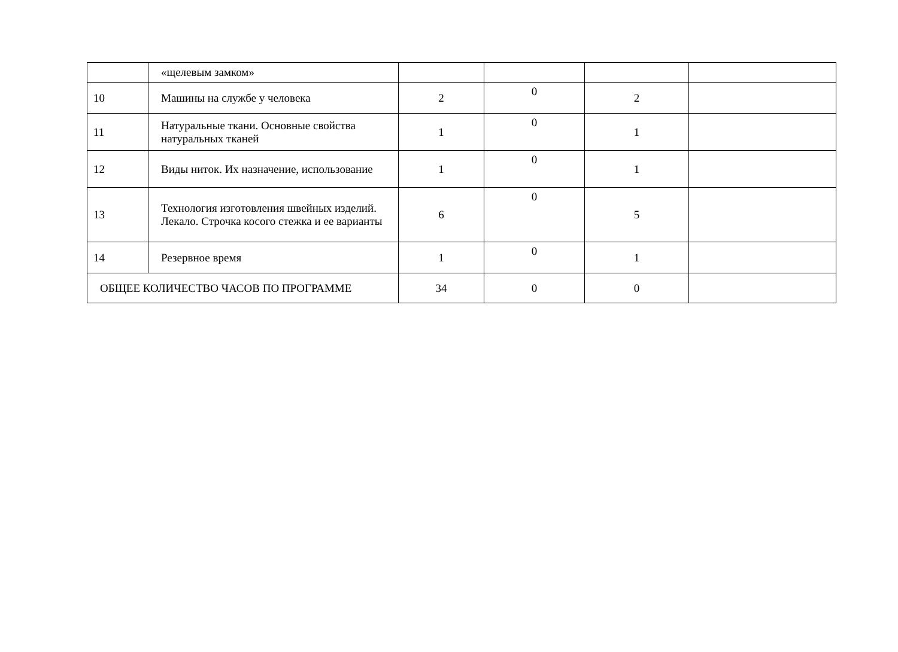| | «щелевым замком» | | | | |
| 10 | Машины на службе у человека | 2 | 0 | 2 | |
| 11 | Натуральные ткани. Основные свойства натуральных тканей | 1 | 0 | 1 | |
| 12 | Виды ниток. Их назначение, использование | 1 | 0 | 1 | |
| 13 | Технология изготовления швейных изделий. Лекало. Строчка косого стежка и ее варианты | 6 | 0 | 5 | |
| 14 | Резервное время | 1 | 0 | 1 | |
| ОБЩЕЕ КОЛИЧЕСТВО ЧАСОВ ПО ПРОГРАММЕ | | 34 | 0 | 0 | |